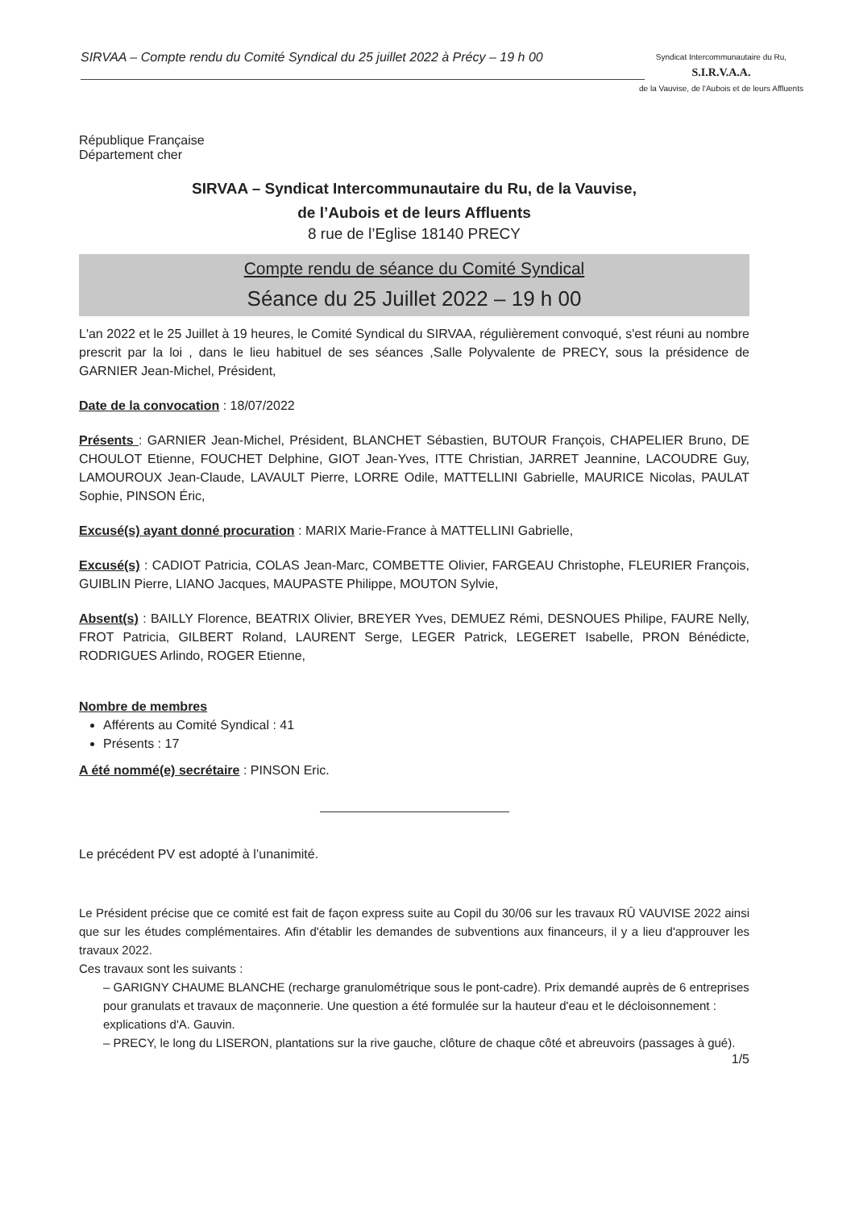SIRVAA – Compte rendu du Comité Syndical du 25 juillet 2022 à Précy – 19 h 00
Syndicat Intercommunautaire du Ru,
S.I.R.V.A.A.
de la Vauvise, de l'Aubois et de leurs Affluents
République Française
Département cher
SIRVAA – Syndicat Intercommunautaire du Ru, de la Vauvise,
de l’Aubois et de leurs Affluents
8 rue de l’Eglise 18140 PRECY
Compte rendu de séance du Comité Syndical
Séance du 25 Juillet 2022 – 19 h 00
L'an 2022 et le 25 Juillet à 19 heures, le Comité Syndical du SIRVAA, régulièrement convoqué, s'est réuni au nombre prescrit par la loi , dans le lieu habituel de ses séances ,Salle Polyvalente de PRECY, sous la présidence de GARNIER Jean-Michel, Président,
Date de la convocation : 18/07/2022
Présents : GARNIER Jean-Michel, Président, BLANCHET Sébastien, BUTOUR François, CHAPELIER Bruno, DE CHOULOT Etienne, FOUCHET Delphine, GIOT Jean-Yves, ITTE Christian, JARRET Jeannine, LACOUDRE Guy, LAMOUROUX Jean-Claude, LAVAULT Pierre, LORRE Odile, MATTELLINI Gabrielle, MAURICE Nicolas, PAULAT Sophie, PINSON Éric,
Excusé(s) ayant donné procuration : MARIX Marie-France à MATTELLINI Gabrielle,
Excusé(s) : CADIOT Patricia, COLAS Jean-Marc, COMBETTE Olivier, FARGEAU Christophe, FLEURIER François, GUIBLIN Pierre, LIANO Jacques, MAUPASTE Philippe, MOUTON Sylvie,
Absent(s) : BAILLY Florence, BEATRIX Olivier, BREYER Yves, DEMUEZ Rémi, DESNOUES Philipe, FAURE Nelly, FROT Patricia, GILBERT Roland, LAURENT Serge, LEGER Patrick, LEGERET Isabelle, PRON Bénédicte, RODRIGUES Arlindo, ROGER Etienne,
Nombre de membres
Afférents au Comité Syndical : 41
Présents : 17
A été nommé(e) secrétaire : PINSON Eric.
Le précédent PV est adopté à l’unanimité.
Le Président précise que ce comité est fait de façon express suite au Copil du 30/06 sur les travaux RÛ VAUVISE 2022 ainsi que sur les études complémentaires. Afin d'établir les demandes de subventions aux financeurs, il y a lieu d'approuver les travaux 2022.
Ces travaux sont les suivants :
– GARIGNY CHAUME BLANCHE (recharge granulométrique sous le pont-cadre). Prix demandé auprès de 6 entreprises pour granulats et travaux de maçonnerie. Une question a été formulée sur la hauteur d'eau et le décloisonnement : explications d'A. Gauvin.
– PRECY, le long du LISERON, plantations sur la rive gauche, clôture de chaque côté et abreuvoirs (passages à gué).
1/5